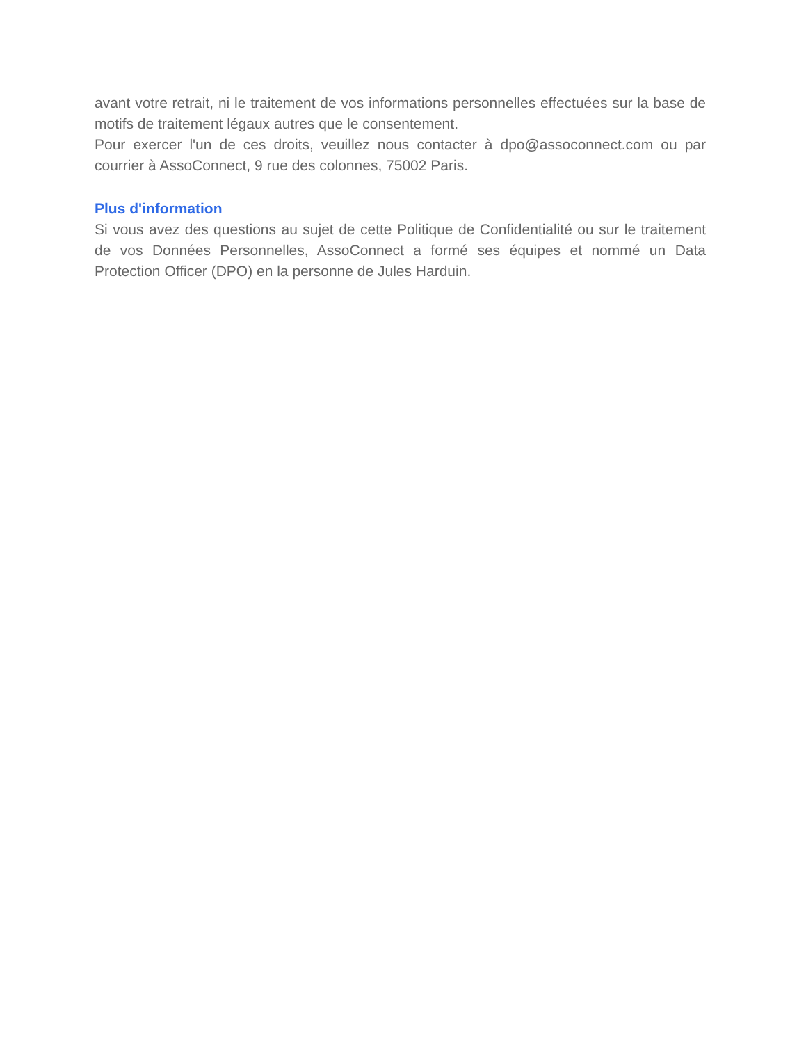avant votre retrait, ni le traitement de vos informations personnelles effectuées sur la base de motifs de traitement légaux autres que le consentement.
Pour exercer l'un de ces droits, veuillez nous contacter à dpo@assoconnect.com ou par courrier à AssoConnect, 9 rue des colonnes, 75002 Paris.
Plus d'information
Si vous avez des questions au sujet de cette Politique de Confidentialité ou sur le traitement de vos Données Personnelles, AssoConnect a formé ses équipes et nommé un Data Protection Officer (DPO) en la personne de Jules Harduin.